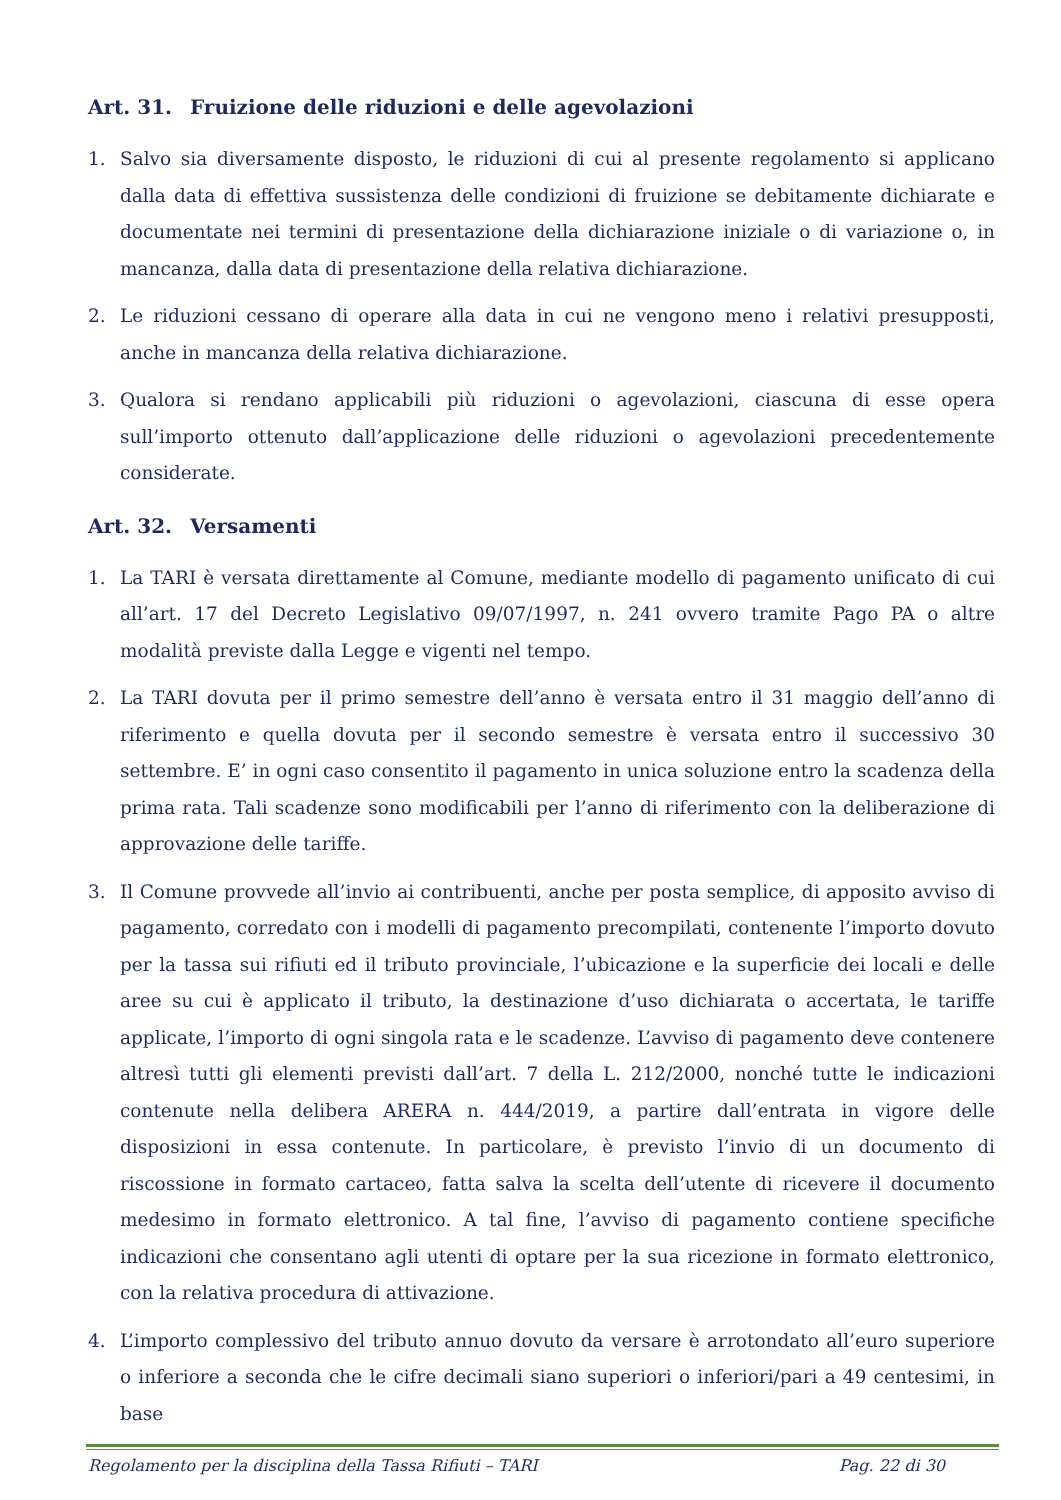Art. 31. Fruizione delle riduzioni e delle agevolazioni
1. Salvo sia diversamente disposto, le riduzioni di cui al presente regolamento si applicano dalla data di effettiva sussistenza delle condizioni di fruizione se debitamente dichiarate e documentate nei termini di presentazione della dichiarazione iniziale o di variazione o, in mancanza, dalla data di presentazione della relativa dichiarazione.
2. Le riduzioni cessano di operare alla data in cui ne vengono meno i relativi presupposti, anche in mancanza della relativa dichiarazione.
3. Qualora si rendano applicabili più riduzioni o agevolazioni, ciascuna di esse opera sull’importo ottenuto dall’applicazione delle riduzioni o agevolazioni precedentemente considerate.
Art. 32. Versamenti
1. La TARI è versata direttamente al Comune, mediante modello di pagamento unificato di cui all’art. 17 del Decreto Legislativo 09/07/1997, n. 241 ovvero tramite Pago PA o altre modalità previste dalla Legge e vigenti nel tempo.
2. La TARI dovuta per il primo semestre dell’anno è versata entro il 31 maggio dell’anno di riferimento e quella dovuta per il secondo semestre è versata entro il successivo 30 settembre. E’ in ogni caso consentito il pagamento in unica soluzione entro la scadenza della prima rata. Tali scadenze sono modificabili per l’anno di riferimento con la deliberazione di approvazione delle tariffe.
3. Il Comune provvede all’invio ai contribuenti, anche per posta semplice, di apposito avviso di pagamento, corredato con i modelli di pagamento precompilati, contenente l’importo dovuto per la tassa sui rifiuti ed il tributo provinciale, l’ubicazione e la superficie dei locali e delle aree su cui è applicato il tributo, la destinazione d’uso dichiarata o accertata, le tariffe applicate, l’importo di ogni singola rata e le scadenze. L’avviso di pagamento deve contenere altresì tutti gli elementi previsti dall’art. 7 della L. 212/2000, nonché tutte le indicazioni contenute nella delibera ARERA n. 444/2019, a partire dall’entrata in vigore delle disposizioni in essa contenute. In particolare, è previsto l’invio di un documento di riscossione in formato cartaceo, fatta salva la scelta dell’utente di ricevere il documento medesimo in formato elettronico. A tal fine, l’avviso di pagamento contiene specifiche indicazioni che consentano agli utenti di optare per la sua ricezione in formato elettronico, con la relativa procedura di attivazione.
4. L’importo complessivo del tributo annuo dovuto da versare è arrotondato all’euro superiore o inferiore a seconda che le cifre decimali siano superiori o inferiori/pari a 49 centesimi, in base
Regolamento per la disciplina della Tassa Rifiuti – TARI Pag. 22 di 30